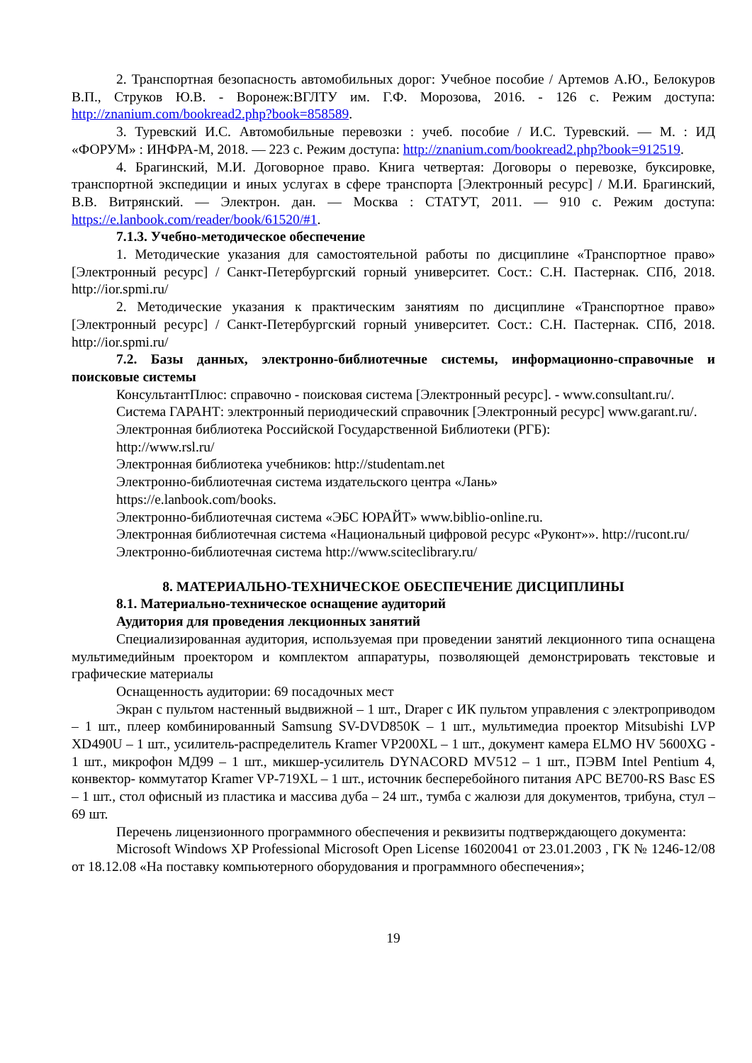2. Транспортная безопасность автомобильных дорог: Учебное пособие / Артемов А.Ю., Белокуров В.П., Струков Ю.В. - Воронеж:ВГЛТУ им. Г.Ф. Морозова, 2016. - 126 с. Режим доступа: http://znanium.com/bookread2.php?book=858589.
3. Туревский И.С. Автомобильные перевозки : учеб. пособие / И.С. Туревский. — М. : ИД «ФОРУМ» : ИНФРА-М, 2018. — 223 с. Режим доступа: http://znanium.com/bookread2.php?book=912519.
4. Брагинский, М.И. Договорное право. Книга четвертая: Договоры о перевозке, буксировке, транспортной экспедиции и иных услугах в сфере транспорта [Электронный ресурс] / М.И. Брагинский, В.В. Витрянский. — Электрон. дан. — Москва : СТАТУТ, 2011. — 910 с. Режим доступа: https://e.lanbook.com/reader/book/61520/#1.
7.1.3. Учебно-методическое обеспечение
1. Методические указания для самостоятельной работы по дисциплине «Транспортное право» [Электронный ресурс] / Санкт-Петербургский горный университет. Сост.: С.Н. Пастернак. СПб, 2018. http://ior.spmi.ru/
2. Методические указания к практическим занятиям по дисциплине «Транспортное право» [Электронный ресурс] / Санкт-Петербургский горный университет. Сост.: С.Н. Пастернак. СПб, 2018. http://ior.spmi.ru/
7.2. Базы данных, электронно-библиотечные системы, информационно-справочные и поисковые системы
КонсультантПлюс: справочно - поисковая система [Электронный ресурс]. - www.consultant.ru/.
Система ГАРАНТ: электронный периодический справочник [Электронный ресурс] www.garant.ru/.
Электронная библиотека Российской Государственной Библиотеки (РГБ):
http://www.rsl.ru/
Электронная библиотека учебников: http://studentam.net
Электронно-библиотечная система издательского центра «Лань»
https://e.lanbook.com/books.
Электронно-библиотечная система «ЭБС ЮРАЙТ» www.biblio-online.ru.
Электронная библиотечная система «Национальный цифровой ресурс «Руконт»». http://rucont.ru/
Электронно-библиотечная система http://www.sciteclibrary.ru/
8. МАТЕРИАЛЬНО-ТЕХНИЧЕСКОЕ ОБЕСПЕЧЕНИЕ ДИСЦИПЛИНЫ
8.1. Материально-техническое оснащение аудиторий
Аудитория для проведения лекционных занятий
Специализированная аудитория, используемая при проведении занятий лекционного типа оснащена мультимедийным проектором и комплектом аппаратуры, позволяющей демонстрировать текстовые и графические материалы
Оснащенность аудитории: 69 посадочных мест
Экран с пультом настенный выдвижной – 1 шт., Draper с ИК пультом управления с электроприводом – 1 шт., плеер комбинированный Samsung SV-DVD850K – 1 шт., мультимедиа проектор Mitsubishi LVP XD490U – 1 шт., усилитель-распределитель Kramer VP200XL – 1 шт., документ камера ELMO HV 5600XG - 1 шт., микрофон МД99 – 1 шт., микшер-усилитель DYNACORD MV512 – 1 шт., ПЭВМ Intel Pentium 4, конвектор- коммутатор Kramer VP-719XL – 1 шт., источник бесперебойного питания APC BE700-RS Basc ES – 1 шт., стол офисный из пластика и массива дуба – 24 шт., тумба с жалюзи для документов, трибуна, стул – 69 шт.
Перечень лицензионного программного обеспечения и реквизиты подтверждающего документа:
Microsoft Windows XP Professional Microsoft Open License 16020041 от 23.01.2003 , ГК № 1246-12/08 от 18.12.08 «На поставку компьютерного оборудования и программного обеспечения»;
19